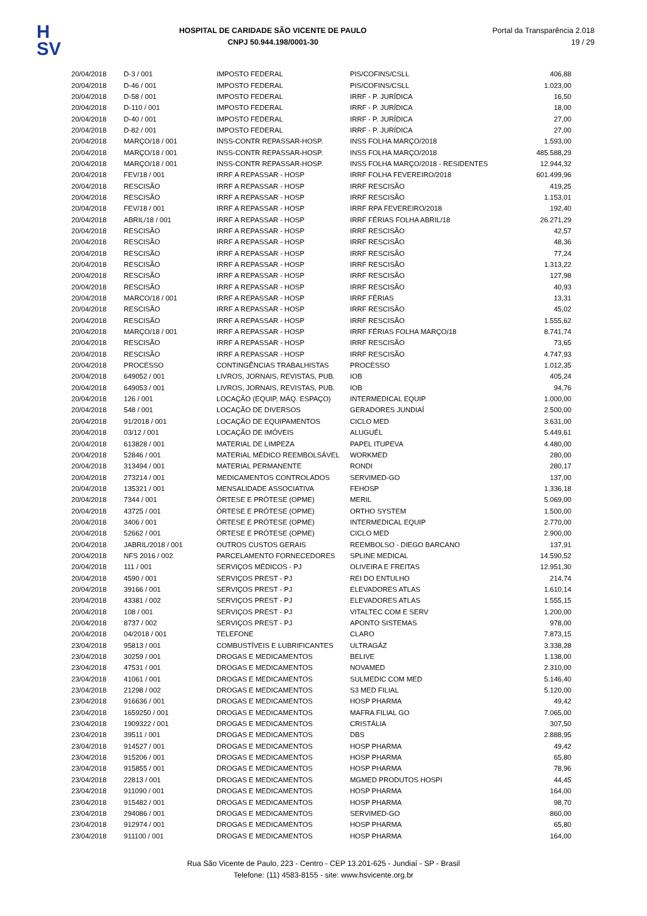H
SV
HOSPITAL DE CARIDADE SÃO VICENTE DE PAULO
CNPJ 50.944.198/0001-30
Portal da Transparência 2.018
19 / 29
| 20/04/2018 | D-3 / 001 | IMPOSTO FEDERAL | PIS/COFINS/CSLL | 406,88 |
| 20/04/2018 | D-46 / 001 | IMPOSTO FEDERAL | PIS/COFINS/CSLL | 1.023,00 |
| 20/04/2018 | D-58 / 001 | IMPOSTO FEDERAL | IRRF - P. JURÍDICA | 16,50 |
| 20/04/2018 | D-110 / 001 | IMPOSTO FEDERAL | IRRF - P. JURÍDICA | 18,00 |
| 20/04/2018 | D-40 / 001 | IMPOSTO FEDERAL | IRRF - P. JURÍDICA | 27,00 |
| 20/04/2018 | D-82 / 001 | IMPOSTO FEDERAL | IRRF - P. JURÍDICA | 27,00 |
| 20/04/2018 | MARÇO/18 / 001 | INSS-CONTR REPASSAR-HOSP. | INSS FOLHA MARÇO/2018 | 1.593,00 |
| 20/04/2018 | MARÇO/18 / 001 | INSS-CONTR REPASSAR-HOSP. | INSS FOLHA MARÇO/2018 | 485.588,29 |
| 20/04/2018 | MARÇO/18 / 001 | INSS-CONTR REPASSAR-HOSP. | INSS FOLHA MARÇO/2018 - RESIDENTES | 12.944,32 |
| 20/04/2018 | FEV/18 / 001 | IRRF A REPASSAR - HOSP | IRRF FOLHA FEVEREIRO/2018 | 601.499,96 |
| 20/04/2018 | RESCISÃO | IRRF A REPASSAR - HOSP | IRRF RESCISÃO | 419,25 |
| 20/04/2018 | RESCISÃO | IRRF A REPASSAR - HOSP | IRRF RESCISÃO | 1.153,01 |
| 20/04/2018 | FEV/18 / 001 | IRRF A REPASSAR - HOSP | IRRF RPA FEVEREIRO/2018 | 192,40 |
| 20/04/2018 | ABRIL/18 / 001 | IRRF A REPASSAR - HOSP | IRRF FÉRIAS FOLHA ABRIL/18 | 26.271,29 |
| 20/04/2018 | RESCISÃO | IRRF A REPASSAR - HOSP | IRRF RESCISÃO | 42,57 |
| 20/04/2018 | RESCISÃO | IRRF A REPASSAR - HOSP | IRRF RESCISÃO | 48,36 |
| 20/04/2018 | RESCISÃO | IRRF A REPASSAR - HOSP | IRRF RESCISÃO | 77,24 |
| 20/04/2018 | RESCISÃO | IRRF A REPASSAR - HOSP | IRRF RESCISÃO | 1.313,22 |
| 20/04/2018 | RESCISÃO | IRRF A REPASSAR - HOSP | IRRF RESCISÃO | 127,98 |
| 20/04/2018 | RESCISÃO | IRRF A REPASSAR - HOSP | IRRF RESCISÃO | 40,93 |
| 20/04/2018 | MARCO/18 / 001 | IRRF A REPASSAR - HOSP | IRRF FÉRIAS | 13,31 |
| 20/04/2018 | RESCISÃO | IRRF A REPASSAR - HOSP | IRRF RESCISÃO | 45,02 |
| 20/04/2018 | RESCISÃO | IRRF A REPASSAR - HOSP | IRRF RESCISÃO | 1.555,62 |
| 20/04/2018 | MARÇO/18 / 001 | IRRF A REPASSAR - HOSP | IRRF FÉRIAS FOLHA MARÇO/18 | 8.741,74 |
| 20/04/2018 | RESCISÃO | IRRF A REPASSAR - HOSP | IRRF RESCISÃO | 73,65 |
| 20/04/2018 | RESCISÃO | IRRF A REPASSAR - HOSP | IRRF RESCISÃO | 4.747,93 |
| 20/04/2018 | PROCESSO | CONTINGÊNCIAS TRABALHISTAS | PROCESSO | 1.012,35 |
| 20/04/2018 | 649052 / 001 | LIVROS, JORNAIS, REVISTAS, PUB. | IOB | 405,24 |
| 20/04/2018 | 649053 / 001 | LIVROS, JORNAIS, REVISTAS, PUB. | IOB | 94,76 |
| 20/04/2018 | 126 / 001 | LOCAÇÃO (EQUIP, MÁQ. ESPAÇO) | INTERMEDICAL EQUIP | 1.000,00 |
| 20/04/2018 | 548 / 001 | LOCAÇÃO DE DIVERSOS | GERADORES JUNDIAÍ | 2.500,00 |
| 20/04/2018 | 91/2018 / 001 | LOCAÇÃO DE EQUIPAMENTOS | CICLO MED | 3.631,00 |
| 20/04/2018 | 03/12 / 001 | LOCAÇÃO DE IMÓVEIS | ALUGUÉL | 5.449,61 |
| 20/04/2018 | 613828 / 001 | MATERIAL DE LIMPEZA | PAPEL ITUPEVA | 4.480,00 |
| 20/04/2018 | 52846 / 001 | MATERIAL MÉDICO REEMBOLSÁVEL | WORKMED | 280,00 |
| 20/04/2018 | 313494 / 001 | MATERIAL PERMANENTE | RONDI | 280,17 |
| 20/04/2018 | 273214 / 001 | MEDICAMENTOS CONTROLADOS | SERVIMED-GO | 137,00 |
| 20/04/2018 | 135321 / 001 | MENSALIDADE ASSOCIATIVA | FEHOSP | 1.336,18 |
| 20/04/2018 | 7344 / 001 | ÓRTESE E PRÓTESE (OPME) | MERIL | 5.069,00 |
| 20/04/2018 | 43725 / 001 | ÓRTESE E PRÓTESE (OPME) | ORTHO SYSTEM | 1.500,00 |
| 20/04/2018 | 3406 / 001 | ÓRTESE E PRÓTESE (OPME) | INTERMEDICAL EQUIP | 2.770,00 |
| 20/04/2018 | 52662 / 001 | ÓRTESE E PRÓTESE (OPME) | CICLO MED | 2.900,00 |
| 20/04/2018 | JABRIL/2018 / 001 | OUTROS CUSTOS GERAIS | REEMBOLSO - DIEGO BARCANO | 137,91 |
| 20/04/2018 | NFS 2016 / 002 | PARCELAMENTO FORNECEDORES | SPLINE MEDICAL | 14.590,52 |
| 20/04/2018 | 111 / 001 | SERVIÇOS MÉDICOS - PJ | OLIVEIRA E FREITAS | 12.951,30 |
| 20/04/2018 | 4590 / 001 | SERVIÇOS PREST - PJ | REI DO ENTULHO | 214,74 |
| 20/04/2018 | 39166 / 001 | SERVIÇOS PREST - PJ | ELEVADORES ATLAS | 1.610,14 |
| 20/04/2018 | 43381 / 002 | SERVIÇOS PREST - PJ | ELEVADORES ATLAS | 1.555,15 |
| 20/04/2018 | 108 / 001 | SERVIÇOS PREST - PJ | VITALTEC COM E SERV | 1.200,00 |
| 20/04/2018 | 8737 / 002 | SERVIÇOS PREST - PJ | APONTO SISTEMAS | 978,00 |
| 20/04/2018 | 04/2018 / 001 | TELEFONE | CLARO | 7.873,15 |
| 23/04/2018 | 95813 / 001 | COMBUSTÍVEIS E LUBRIFICANTES | ULTRAGÁZ | 3.338,28 |
| 23/04/2018 | 30259 / 001 | DROGAS E MEDICAMENTOS | BELIVE | 1.138,00 |
| 23/04/2018 | 47531 / 001 | DROGAS E MEDICAMENTOS | NOVAMED | 2.310,00 |
| 23/04/2018 | 41061 / 001 | DROGAS E MEDICAMENTOS | SULMEDIC COM MED | 5.146,40 |
| 23/04/2018 | 21298 / 002 | DROGAS E MEDICAMENTOS | S3 MED FILIAL | 5.120,00 |
| 23/04/2018 | 916636 / 001 | DROGAS E MEDICAMENTOS | HOSP PHARMA | 49,42 |
| 23/04/2018 | 1659250 / 001 | DROGAS E MEDICAMENTOS | MAFRA FILIAL GO | 7.065,00 |
| 23/04/2018 | 1909322 / 001 | DROGAS E MEDICAMENTOS | CRISTÁLIA | 307,50 |
| 23/04/2018 | 39511 / 001 | DROGAS E MEDICAMENTOS | DBS | 2.888,95 |
| 23/04/2018 | 914527 / 001 | DROGAS E MEDICAMENTOS | HOSP PHARMA | 49,42 |
| 23/04/2018 | 915206 / 001 | DROGAS E MEDICAMENTOS | HOSP PHARMA | 65,80 |
| 23/04/2018 | 915855 / 001 | DROGAS E MEDICAMENTOS | HOSP PHARMA | 78,96 |
| 23/04/2018 | 22813 / 001 | DROGAS E MEDICAMENTOS | MGMED PRODUTOS HOSPI | 44,45 |
| 23/04/2018 | 911090 / 001 | DROGAS E MEDICAMENTOS | HOSP PHARMA | 164,00 |
| 23/04/2018 | 915482 / 001 | DROGAS E MEDICAMENTOS | HOSP PHARMA | 98,70 |
| 23/04/2018 | 294086 / 001 | DROGAS E MEDICAMENTOS | SERVIMED-GO | 860,00 |
| 23/04/2018 | 912974 / 001 | DROGAS E MEDICAMENTOS | HOSP PHARMA | 65,80 |
| 23/04/2018 | 911100 / 001 | DROGAS E MEDICAMENTOS | HOSP PHARMA | 164,00 |
Rua São Vicente de Paulo, 223 - Centro - CEP 13.201-625 - Jundiaí - SP - Brasil
Telefone: (11) 4583-8155 - site: www.hsvicente.org.br